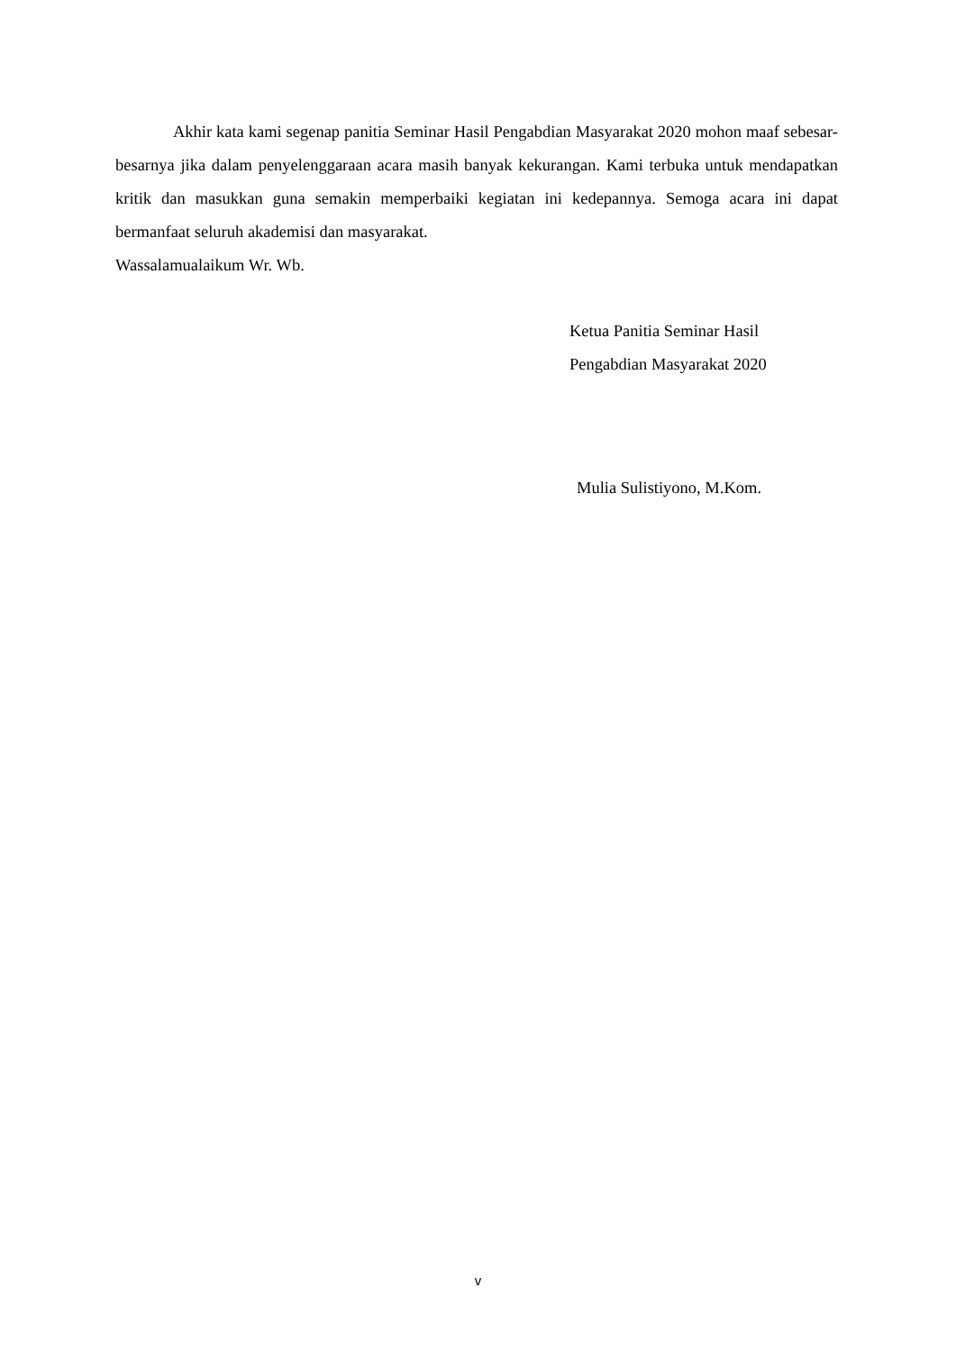Akhir kata kami segenap panitia Seminar Hasil Pengabdian Masyarakat 2020 mohon maaf sebesar-besarnya jika dalam penyelenggaraan acara masih banyak kekurangan. Kami terbuka untuk mendapatkan kritik dan masukkan guna semakin memperbaiki kegiatan ini kedepannya. Semoga acara ini dapat bermanfaat seluruh akademisi dan masyarakat.
Wassalamualaikum Wr. Wb.
Ketua Panitia Seminar Hasil
Pengabdian Masyarakat 2020
Mulia Sulistiyono, M.Kom.
v